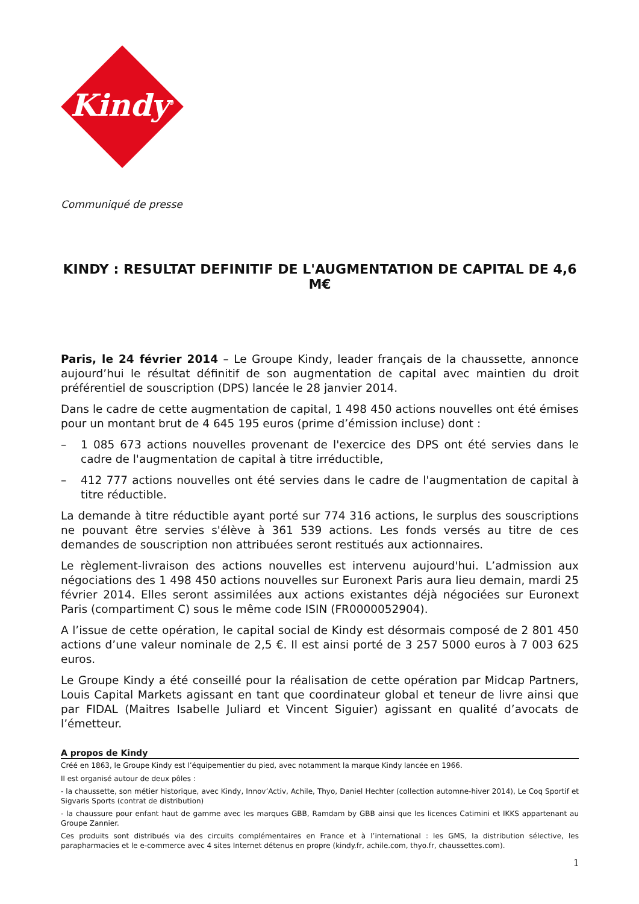Kindy<sup>®</sup>
Communiqué de presse
KINDY : RESULTAT DEFINITIF DE L'AUGMENTATION DE CAPITAL DE 4,6 M€
Paris, le 24 février 2014 – Le Groupe Kindy, leader français de la chaussette, annonce aujourd’hui le résultat définitif de son augmentation de capital avec maintien du droit préférentiel de souscription (DPS) lancée le 28 janvier 2014.
Dans le cadre de cette augmentation de capital, 1 498 450 actions nouvelles ont été émises pour un montant brut de 4 645 195 euros (prime d’émission incluse) dont :
– 1 085 673 actions nouvelles provenant de l'exercice des DPS ont été servies dans le cadre de l'augmentation de capital à titre irréductible,
– 412 777 actions nouvelles ont été servies dans le cadre de l'augmentation de capital à titre réductible.
La demande à titre réductible ayant porté sur 774 316 actions, le surplus des souscriptions ne pouvant être servies s'élève à 361 539 actions. Les fonds versés au titre de ces demandes de souscription non attribuées seront restitués aux actionnaires.
Le règlement-livraison des actions nouvelles est intervenu aujourd'hui. L’admission aux négociations des 1 498 450 actions nouvelles sur Euronext Paris aura lieu demain, mardi 25 février 2014. Elles seront assimilées aux actions existantes déjà négociées sur Euronext Paris (compartiment C) sous le même code ISIN (FR0000052904).
A l’issue de cette opération, le capital social de Kindy est désormais composé de 2 801 450 actions d’une valeur nominale de 2,5 €. Il est ainsi porté de 3 257 5000 euros à 7 003 625 euros.
Le Groupe Kindy a été conseillé pour la réalisation de cette opération par Midcap Partners, Louis Capital Markets agissant en tant que coordinateur global et teneur de livre ainsi que par FIDAL (Maitres Isabelle Juliard et Vincent Siguier) agissant en qualité d’avocats de l’émetteur.
A propos de Kindy
Créé en 1863, le Groupe Kindy est l’équipementier du pied, avec notamment la marque Kindy lancée en 1966.
Il est organisé autour de deux pôles :
- la chaussette, son métier historique, avec Kindy, Innov’Activ, Achile, Thyo, Daniel Hechter (collection automne-hiver 2014), Le Coq Sportif et Sigvaris Sports (contrat de distribution)
- la chaussure pour enfant haut de gamme avec les marques GBB, Ramdam by GBB ainsi que les licences Catimini et IKKS appartenant au Groupe Zannier.
Ces produits sont distribués via des circuits complémentaires en France et à l’international : les GMS, la distribution sélective, les parapharmacies et le e-commerce avec 4 sites Internet détenus en propre (kindy.fr, achile.com, thyo.fr, chaussettes.com).
1